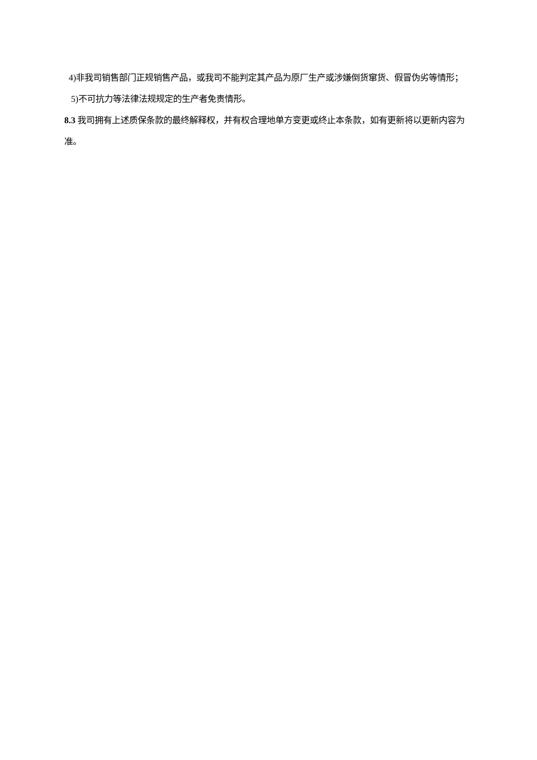4)非我司销售部门正规销售产品，或我司不能判定其产品为原厂生产或涉嫌倒货窜货、假冒伪劣等情形；
5)不可抗力等法律法规规定的生产者免责情形。
8.3 我司拥有上述质保条款的最终解释权，并有权合理地单方变更或终止本条款，如有更新将以更新内容为准。